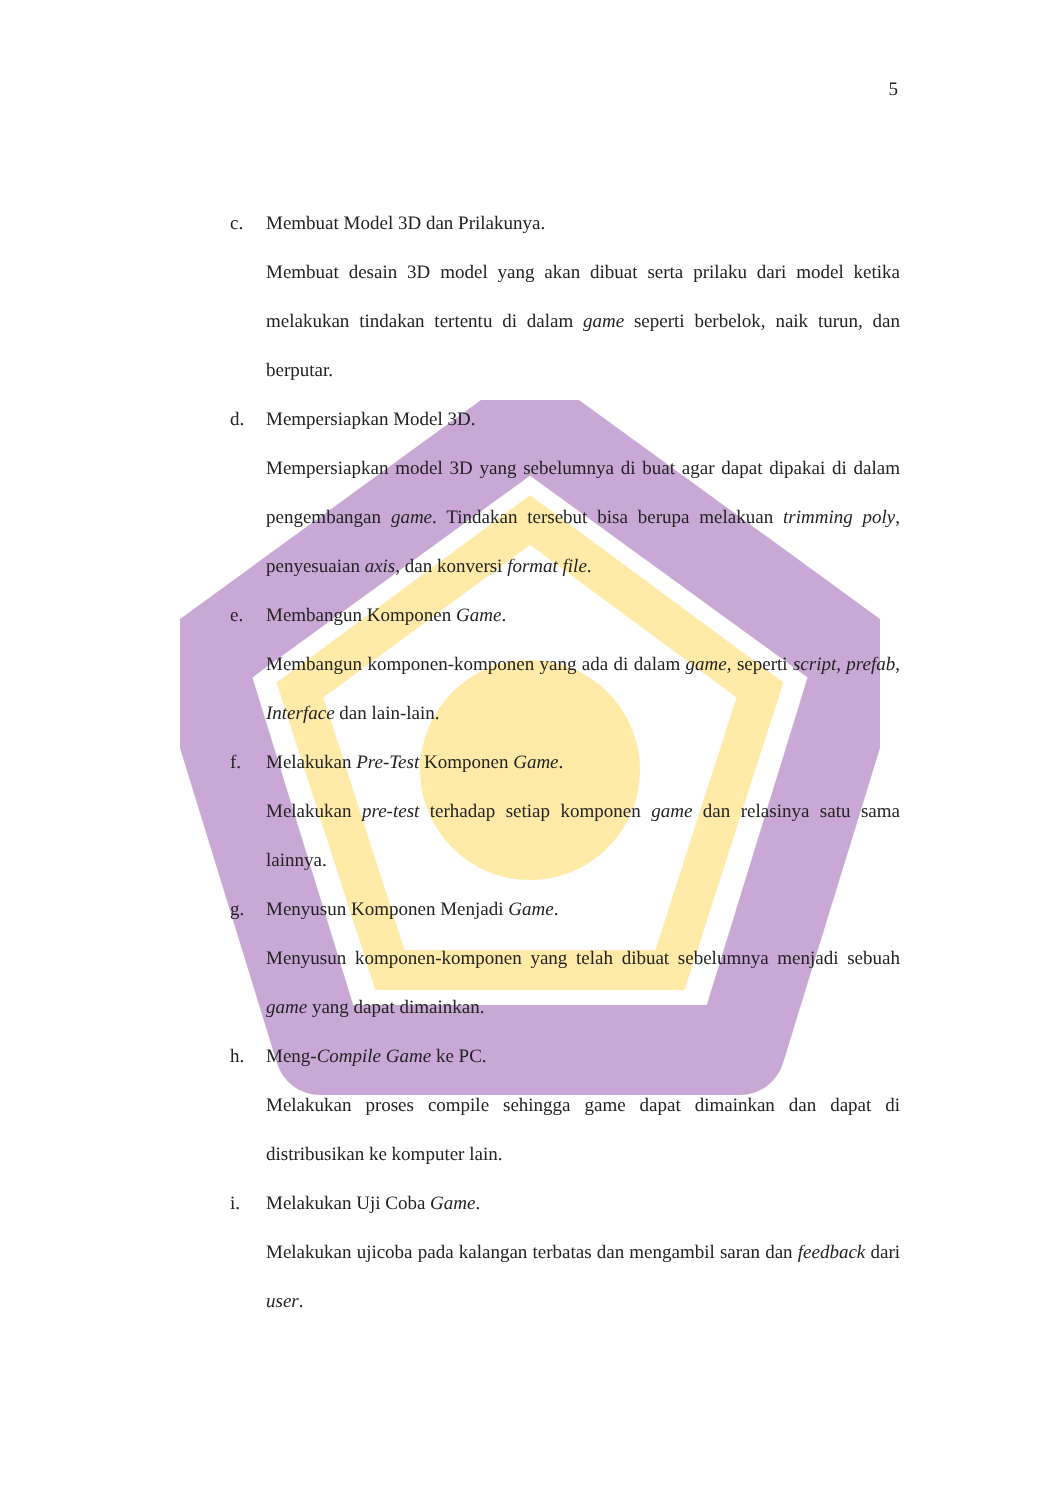5
c. Membuat Model 3D dan Prilakunya.
Membuat desain 3D model yang akan dibuat serta prilaku dari model ketika melakukan tindakan tertentu di dalam game seperti berbelok, naik turun, dan berputar.
d. Mempersiapkan Model 3D.
Mempersiapkan model 3D yang sebelumnya di buat agar dapat dipakai di dalam pengembangan game. Tindakan tersebut bisa berupa melakuan trimming poly, penyesuaian axis, dan konversi format file.
e. Membangun Komponen Game.
Membangun komponen-komponen yang ada di dalam game, seperti script, prefab, Interface dan lain-lain.
f. Melakukan Pre-Test Komponen Game.
Melakukan pre-test terhadap setiap komponen game dan relasinya satu sama lainnya.
g. Menyusun Komponen Menjadi Game.
Menyusun komponen-komponen yang telah dibuat sebelumnya menjadi sebuah game yang dapat dimainkan.
h. Meng-Compile Game ke PC.
Melakukan proses compile sehingga game dapat dimainkan dan dapat di distribusikan ke komputer lain.
i. Melakukan Uji Coba Game.
Melakukan ujicoba pada kalangan terbatas dan mengambil saran dan feedback dari user.